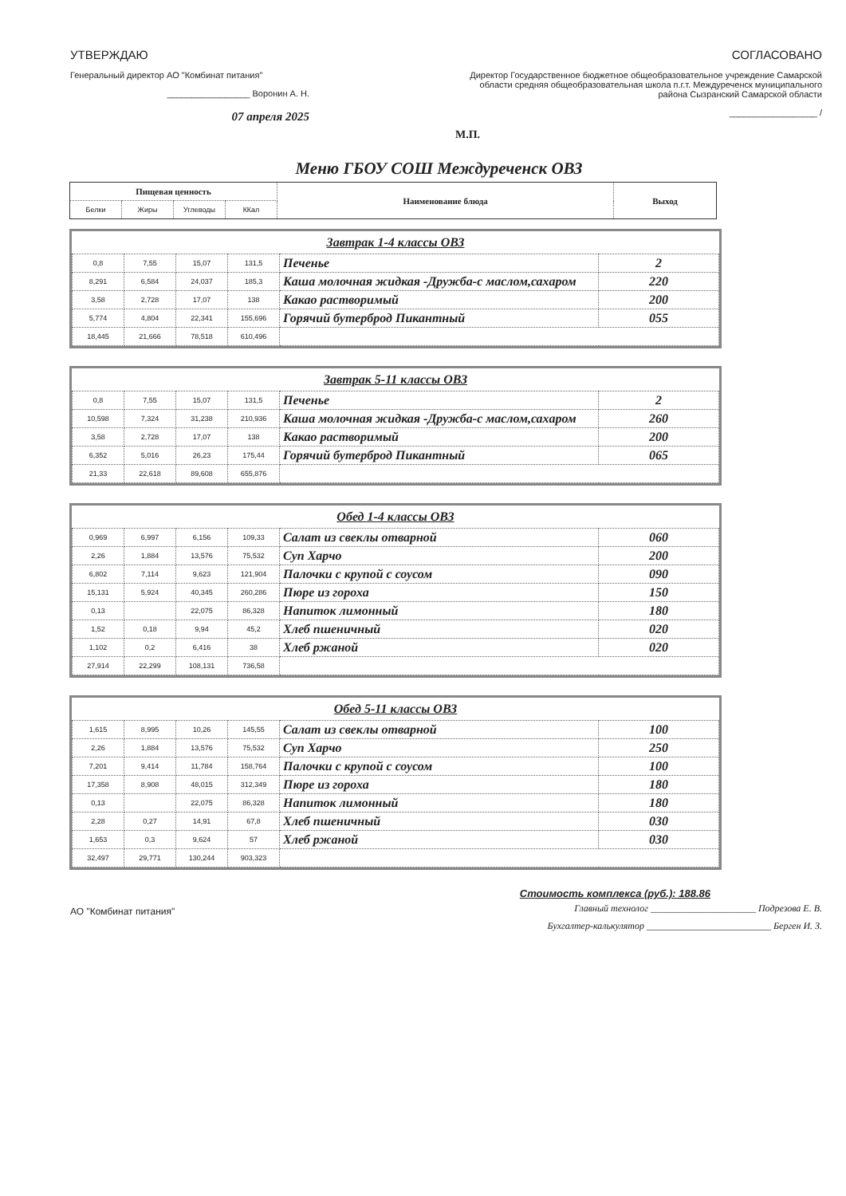УТВЕРЖДАЮ
Генеральный директор АО "Комбинат питания"
_________________ Воронин А. Н.
07 апреля 2025
СОГЛАСОВАНО
Директор Государственное бюджетное общеобразовательное учреждение Самарской области средняя общеобразовательная школа п.г.т. Междуреченск муниципального района Сызранский Самарской области
__________________ /
М.П.
Меню ГБОУ СОШ Междуреченск ОВЗ
| Пищевая ценность | | | | Наименование блюда | Выход |
| --- | --- | --- | --- | --- | --- |
| Белки | Жиры | Углеводы | ККал | | |
Завтрак 1-4 классы ОВЗ
| 0,8 | 7,55 | 15,07 | 131,5 | Печенье | 2 |
| 8,291 | 6,584 | 24,037 | 185,3 | Каша молочная жидкая -Дружба-с маслом,сахаром | 220 |
| 3,58 | 2,728 | 17,07 | 138 | Какао растворимый | 200 |
| 5,774 | 4,804 | 22,341 | 155,696 | Горячий бутерброд Пикантный | 055 |
| 18,445 | 21,666 | 78,518 | 610,496 | | |
Завтрак 5-11 классы ОВЗ
| 0,8 | 7,55 | 15,07 | 131,5 | Печенье | 2 |
| 10,598 | 7,324 | 31,238 | 210,936 | Каша молочная жидкая -Дружба-с маслом,сахаром | 260 |
| 3,58 | 2,728 | 17,07 | 138 | Какао растворимый | 200 |
| 6,352 | 5,016 | 26,23 | 175,44 | Горячий бутерброд Пикантный | 065 |
| 21,33 | 22,618 | 89,608 | 655,876 | | |
Обед 1-4 классы ОВЗ
| 0,969 | 6,997 | 6,156 | 109,33 | Салат из свеклы отварной | 060 |
| 2,26 | 1,884 | 13,576 | 75,532 | Суп Харчо | 200 |
| 6,802 | 7,114 | 9,623 | 121,904 | Палочки с крупой с соусом | 090 |
| 15,131 | 5,924 | 40,345 | 260,286 | Пюре из гороха | 150 |
| 0,13 | | 22,075 | 86,328 | Напиток лимонный | 180 |
| 1,52 | 0,18 | 9,94 | 45,2 | Хлеб пшеничный | 020 |
| 1,102 | 0,2 | 6,416 | 38 | Хлеб ржаной | 020 |
| 27,914 | 22,299 | 108,131 | 736,58 | | |
Обед 5-11 классы ОВЗ
| 1,615 | 8,995 | 10,26 | 145,55 | Салат из свеклы отварной | 100 |
| 2,26 | 1,884 | 13,576 | 75,532 | Суп Харчо | 250 |
| 7,201 | 9,414 | 11,784 | 158,764 | Палочки с крупой с соусом | 100 |
| 17,358 | 8,908 | 48,015 | 312,349 | Пюре из гороха | 180 |
| 0,13 | | 22,075 | 86,328 | Напиток лимонный | 180 |
| 2,28 | 0,27 | 14,91 | 67,8 | Хлеб пшеничный | 030 |
| 1,653 | 0,3 | 9,624 | 57 | Хлеб ржаной | 030 |
| 32,497 | 29,771 | 130,244 | 903,323 | | |
Стоимость комплекса (руб.): 188.86
АО "Комбинат питания"
Главный технолог ______________________ Подрезова Е. В.
Бухгалтер-калькулятор __________________________ Берген И. З.